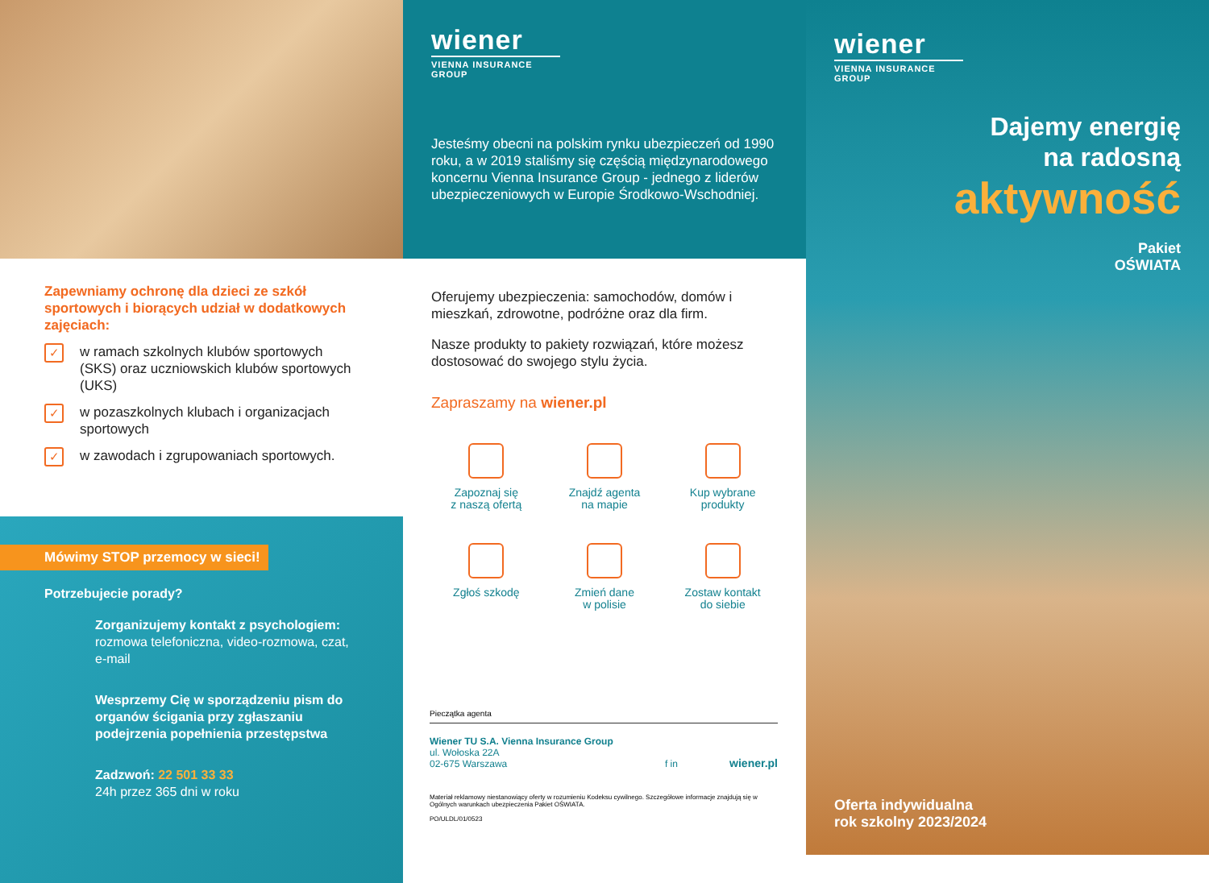Zapewniamy ochronę dla dzieci ze szkół sportowych i biorących udział w dodatkowych zajęciach:
✓ w ramach szkolnych klubów sportowych (SKS) oraz uczniowskich klubów sportowych (UKS)
✓ w pozaszkolnych klubach i organizacjach sportowych
✓ w zawodach i zgrupowaniach sportowych.
Mówimy STOP przemocy w sieci!
Potrzebujecie porady?
Zorganizujemy kontakt z psychologiem:
rozmowa telefoniczna, video-rozmowa, czat, e-mail
Wesprzemy Cię w sporządzeniu pism do organów ścigania przy zgłaszaniu podejrzenia popełnienia przestępstwa
Zadzwoń: 22 501 33 33
24h przez 365 dni w roku
wiener
VIENNA INSURANCE GROUP
Jesteśmy obecni na polskim rynku ubezpieczeń od 1990 roku, a w 2019 staliśmy się częścią międzynarodowego koncernu Vienna Insurance Group - jednego z liderów ubezpieczeniowych w Europie Środkowo-Wschodniej.
Oferujemy ubezpieczenia: samochodów, domów i mieszkań, zdrowotne, podróżne oraz dla firm.
Nasze produkty to pakiety rozwiązań, które możesz dostosować do swojego stylu życia.
Zapraszamy na wiener.pl
Zapoznaj się
z naszą ofertą
Znajdź agenta
na mapie
Kup wybrane
produkty
Zgłoś szkodę
Zmień dane
w polisie
Zostaw kontakt
do siebie
Pieczątka agenta
Wiener TU S.A. Vienna Insurance Group
ul. Wołoska 22A
02-675 Warszawa
f in
wiener.pl
Materiał reklamowy niestanowiący oferty w rozumieniu Kodeksu cywilnego. Szczegółowe informacje znajdują się w Ogólnych warunkach ubezpieczenia Pakiet OŚWIATA.
PO/ULDL/01/0523
wiener
VIENNA INSURANCE GROUP
Dajemy energię
na radosną
aktywność
Pakiet
OŚWIATA
Oferta indywidualna
rok szkolny 2023/2024